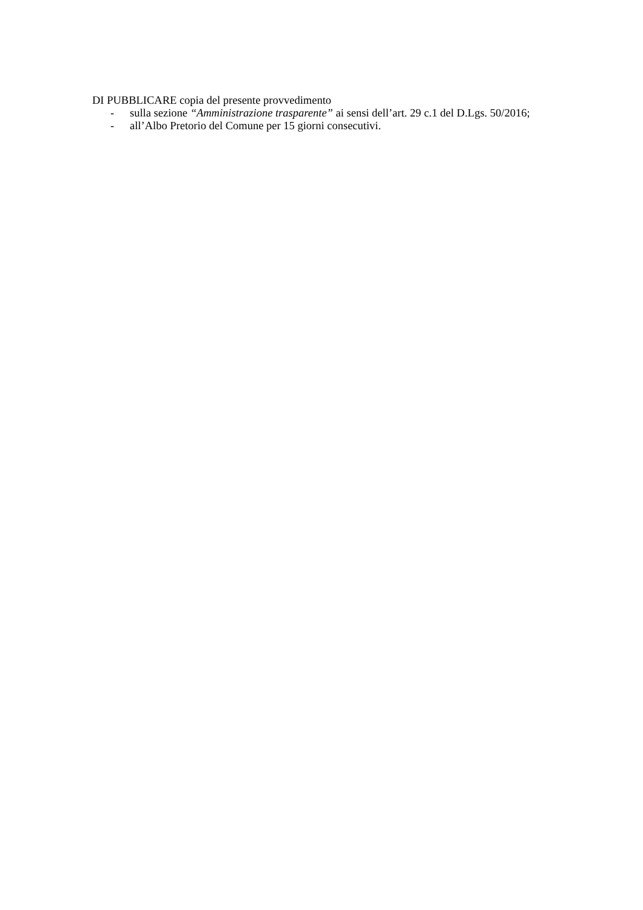DI PUBBLICARE copia del presente provvedimento
- sulla sezione “Amministrazione trasparente” ai sensi dell’art. 29 c.1 del D.Lgs. 50/2016;
- all’Albo Pretorio del Comune per 15 giorni consecutivi.